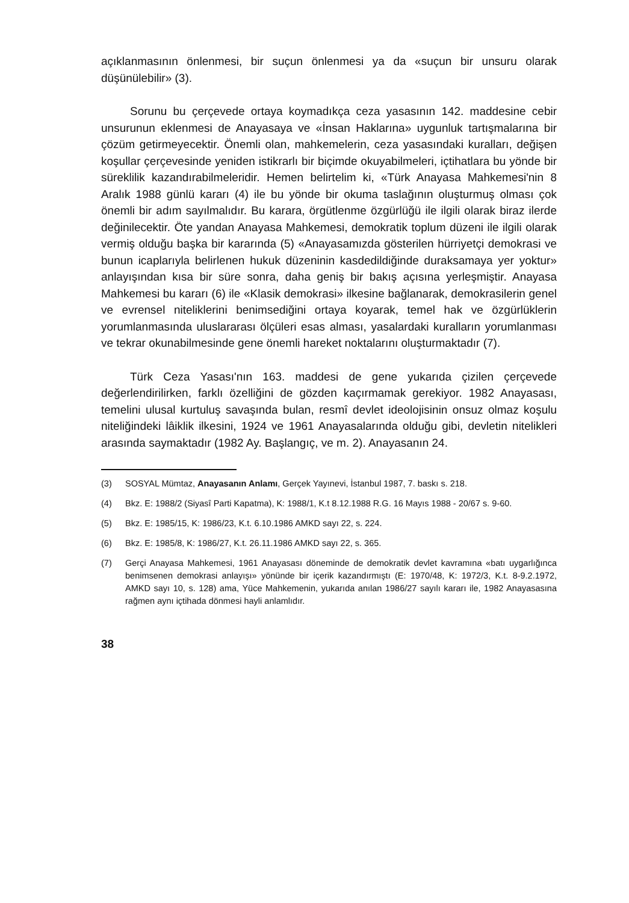açıklanmasının önlenmesi, bir suçun önlenmesi ya da «suçun bir unsuru olarak düşünülebilir» (3).
Sorunu bu çerçevede ortaya koymadıkça ceza yasasının 142. maddesine cebir unsurunun eklenmesi de Anayasaya ve «İnsan Haklarına» uygunluk tartışmalarına bir çözüm getirmeyecektir. Önemli olan, mahkemelerin, ceza yasasındaki kuralları, değişen koşullar çerçevesinde yeniden istikrarlı bir biçimde okuyabilmeleri, içtihatlara bu yönde bir süreklilik kazandırabilmeleridir. Hemen belirtelim ki, «Türk Anayasa Mahkemesi'nin 8 Aralık 1988 günlü kararı (4) ile bu yönde bir okuma taslağının oluşturmuş olması çok önemli bir adım sayılmalıdır. Bu karara, örgütlenme özgürlüğü ile ilgili olarak biraz ilerde değinilecektir. Öte yandan Anayasa Mahkemesi, demokratik toplum düzeni ile ilgili olarak vermiş olduğu başka bir kararında (5) «Anayasamızda gösterilen hürriyetçi demokrasi ve bunun icaplarıyla belirlenen hukuk düzeninin kasdedildiğinde duraksamaya yer yoktur» anlayışından kısa bir süre sonra, daha geniş bir bakış açısına yerleşmiştir. Anayasa Mahkemesi bu kararı (6) ile «Klasik demokrasi» ilkesine bağlanarak, demokrasilerin genel ve evrensel niteliklerini benimsediğini ortaya koyarak, temel hak ve özgürlüklerin yorumlanmasında uluslararası ölçüleri esas alması, yasalardaki kuralların yorumlanması ve tekrar okunabilmesinde gene önemli hareket noktalarını oluşturmaktadır (7).
Türk Ceza Yasası'nın 163. maddesi de gene yukarıda çizilen çerçevede değerlendirilirken, farklı özelliğini de gözden kaçırmamak gerekiyor. 1982 Anayasası, temelini ulusal kurtuluş savaşında bulan, resmî devlet ideolojisinin onsuz olmaz koşulu niteliğindeki lâiklik ilkesini, 1924 ve 1961 Anayasalarında olduğu gibi, devletin nitelikleri arasında saymaktadır (1982 Ay. Başlangıç, ve m. 2). Anayasanın 24.
(3) SOSYAL Mümtaz, Anayasanın Anlamı, Gerçek Yayınevi, İstanbul 1987, 7. baskı s. 218.
(4) Bkz. E: 1988/2 (Siyasî Parti Kapatma), K: 1988/1, K.t 8.12.1988 R.G. 16 Mayıs 1988 - 20/67 s. 9-60.
(5) Bkz. E: 1985/15, K: 1986/23, K.t. 6.10.1986 AMKD sayı 22, s. 224.
(6) Bkz. E: 1985/8, K: 1986/27, K.t. 26.11.1986 AMKD sayı 22, s. 365.
(7) Gerçi Anayasa Mahkemesi, 1961 Anayasası döneminde de demokratik devlet kavramına «batı uygarlığınca benimsenen demokrasi anlayışı» yönünde bir içerik kazandırmıştı (E: 1970/48, K: 1972/3, K.t. 8-9.2.1972, AMKD sayı 10, s. 128) ama, Yüce Mahkemenin, yukarıda anılan 1986/27 sayılı kararı ile, 1982 Anayasasına rağmen aynı içtihada dönmesi hayli anlamlıdır.
38